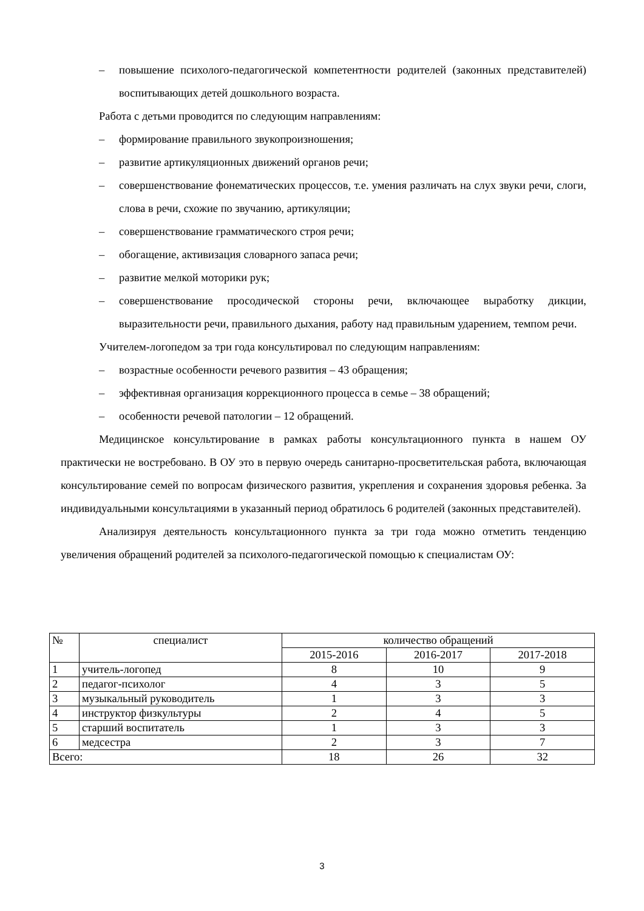– повышение психолого-педагогической компетентности родителей (законных представителей) воспитывающих детей дошкольного возраста.
Работа с детьми проводится по следующим направлениям:
– формирование правильного звукопроизношения;
– развитие артикуляционных движений органов речи;
– совершенствование фонематических процессов, т.е. умения различать на слух звуки речи, слоги, слова в речи, схожие по звучанию, артикуляции;
– совершенствование грамматического строя речи;
– обогащение, активизация словарного запаса речи;
– развитие мелкой моторики рук;
– совершенствование просодической стороны речи, включающее выработку дикции, выразительности речи, правильного дыхания, работу над правильным ударением, темпом речи.
Учителем-логопедом за три года консультировал по следующим направлениям:
– возрастные особенности речевого развития – 43 обращения;
– эффективная организация коррекционного процесса в семье – 38 обращений;
– особенности речевой патологии – 12 обращений.
Медицинское консультирование в рамках работы консультационного пункта в нашем ОУ практически не востребовано. В ОУ это в первую очередь санитарно-просветительская работа, включающая консультирование семей по вопросам физического развития, укрепления и сохранения здоровья ребенка. За индивидуальными консультациями в указанный период обратилось 6 родителей (законных представителей).
Анализируя деятельность консультационного пункта за три года можно отметить тенденцию увеличения обращений родителей за психолого-педагогической помощью к специалистам ОУ:
| № | специалист | количество обращений | | |
| --- | --- | --- | --- | --- |
| | | 2015-2016 | 2016-2017 | 2017-2018 |
| 1 | учитель-логопед | 8 | 10 | 9 |
| 2 | педагог-психолог | 4 | 3 | 5 |
| 3 | музыкальный руководитель | 1 | 3 | 3 |
| 4 | инструктор физкультуры | 2 | 4 | 5 |
| 5 | старший воспитатель | 1 | 3 | 3 |
| 6 | медсестра | 2 | 3 | 7 |
| Всего: | | 18 | 26 | 32 |
3